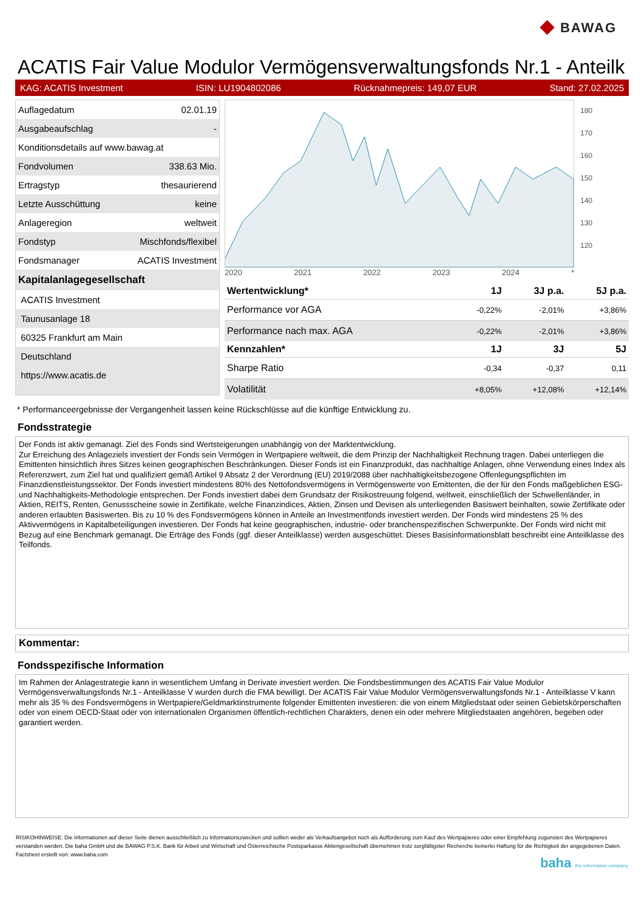◆ BAWAG
ACATIS Fair Value Modulor Vermögensverwaltungsfonds Nr.1 - Anteilk
KAG: ACATIS Investment ISIN: LU1904802086 Rücknahmepreis: 149,07 EUR Stand: 27.02.2025
| Auflagedatum | 02.01.19 |
| Ausgabeaufschlag | - |
| Konditionsdetails auf www.bawag.at | |
| Fondvolumen | 338.63 Mio. |
| Ertragstyp | thesaurierend |
| Letzte Ausschüttung | keine |
| Anlageregion | weltweit |
| Fondstyp | Mischfonds/flexibel |
| Fondsmanager | ACATIS Investment |
| Kapitalanlagegesellschaft | |
| ACATIS Investment | |
| Taunusanlage 18 | |
| 60325 Frankfurt am Main | |
| Deutschland | |
| https://www.acatis.de | |
2020 2021 2022 2023 2024 *
180
170
160
150
140
130
120
| Wertentwicklung* | 1J | 3J p.a. | 5J p.a. |
| --- | --- | --- | --- |
| Performance vor AGA | -0,22% | -2,01% | +3,86% |
| Performance nach max. AGA | -0,22% | -2,01% | +3,86% |
| Kennzahlen* | 1J | 3J | 5J |
| Sharpe Ratio | -0,34 | -0,37 | 0,11 |
| Volatilität | +8,05% | +12,08% | +12,14% |
* Performanceergebnisse der Vergangenheit lassen keine Rückschlüsse auf die künftige Entwicklung zu.
Fondsstrategie
Der Fonds ist aktiv gemanagt. Ziel des Fonds sind Wertsteigerungen unabhängig von der Marktentwicklung.
Zur Erreichung des Anlageziels investiert der Fonds sein Vermögen in Wertpapiere weltweit, die dem Prinzip der Nachhaltigkeit Rechnung tragen. Dabei unterliegen die Emittenten hinsichtlich ihres Sitzes keinen geographischen Beschränkungen. Dieser Fonds ist ein Finanzprodukt, das nachhaltige Anlagen, ohne Verwendung eines Index als Referenzwert, zum Ziel hat und qualifiziert gemäß Artikel 9 Absatz 2 der Verordnung (EU) 2019/2088 über nachhaltigkeitsbezogene Offenlegungspflichten im Finanzdienstleistungssektor. Der Fonds investiert mindestens 80% des Nettofondsvermögens in Vermögenswerte von Emittenten, die der für den Fonds maßgeblichen ESG- und Nachhaltigkeits-Methodologie entsprechen. Der Fonds investiert dabei dem Grundsatz der Risikostreuung folgend, weltweit, einschließlich der Schwellenländer, in Aktien, REITS, Renten, Genussscheine sowie in Zertifikate, welche Finanzindices, Aktien, Zinsen und Devisen als unterliegenden Basiswert beinhalten, sowie Zertifikate oder anderen erlaubten Basiswerten. Bis zu 10 % des Fondsvermögens können in Anteile an Investmentfonds investiert werden. Der Fonds wird mindestens 25 % des Aktivvermögens in Kapitalbeteiligungen investieren. Der Fonds hat keine geographischen, industrie- oder branchenspezifischen Schwerpunkte. Der Fonds wird nicht mit Bezug auf eine Benchmark gemanagt. Die Erträge des Fonds (ggf. dieser Anteilklasse) werden ausgeschüttet. Dieses Basisinformationsblatt beschreibt eine Anteilklasse des Teilfonds.
Kommentar:
Fondsspezifische Information
Im Rahmen der Anlagestrategie kann in wesentlichem Umfang in Derivate investiert werden. Die Fondsbestimmungen des ACATIS Fair Value Modulor Vermögensverwaltungsfonds Nr.1 - Anteilklasse V wurden durch die FMA bewilligt. Der ACATIS Fair Value Modulor Vermögensverwaltungsfonds Nr.1 - Anteilklasse V kann mehr als 35 % des Fondsvermögens in Wertpapiere/Geldmarktinstrumente folgender Emittenten investieren: die von einem Mitgliedstaat oder seinen Gebietskörperschaften oder von einem OECD-Staat oder von internationalen Organismen öffentlich-rechtlichen Charakters, denen ein oder mehrere Mitgliedstaaten angehören, begeben oder garantiert werden.
RISIKOHINWEISE: Die Informationen auf dieser Seite dienen ausschließlich zu Informationszwecken und sollten weder als Verkaufsangebot noch als Aufforderung zum Kauf des Wertpapieres oder einer Empfehlung zugunsten des Wertpapieres verstanden werden. Die baha GmbH und die BAWAG P.S.K. Bank für Arbeit und Wirtschaft und Österreichische Postsparkasse Aktiengesellschaft übernehmen trotz sorgfältigster Recherche keinerlei Haftung für die Richtigkeit der angegebenen Daten.
Factsheet erstellt von: www.baha.com
baha the information company